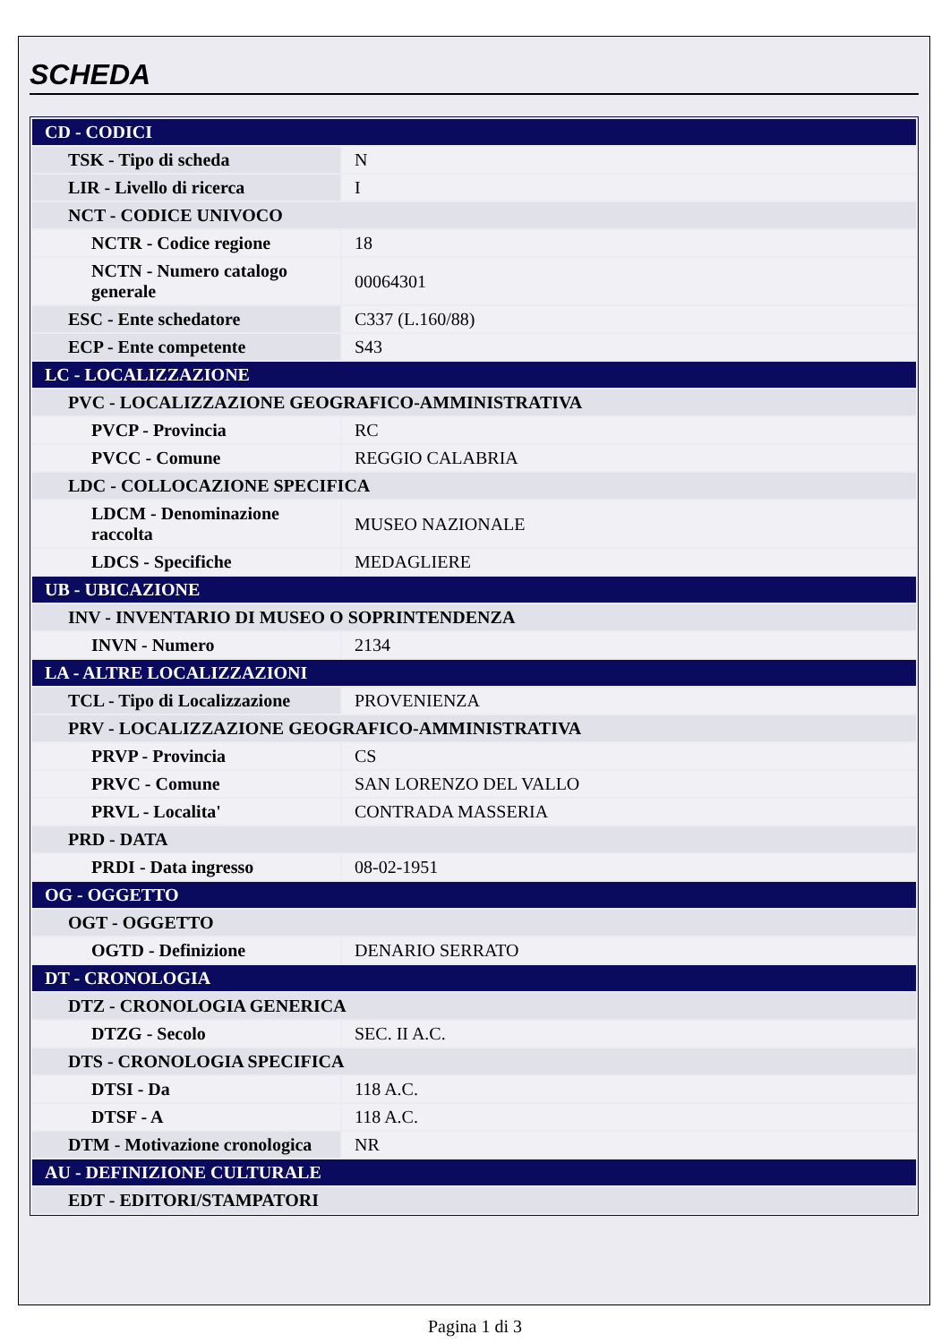SCHEDA
| CD - CODICI | |
| TSK - Tipo di scheda | N |
| LIR - Livello di ricerca | I |
| NCT - CODICE UNIVOCO | |
| NCTR - Codice regione | 18 |
| NCTN - Numero catalogo generale | 00064301 |
| ESC - Ente schedatore | C337 (L.160/88) |
| ECP - Ente competente | S43 |
| LC - LOCALIZZAZIONE | |
| PVC - LOCALIZZAZIONE GEOGRAFICO-AMMINISTRATIVA | |
| PVCP - Provincia | RC |
| PVCC - Comune | REGGIO CALABRIA |
| LDC - COLLOCAZIONE SPECIFICA | |
| LDCM - Denominazione raccolta | MUSEO NAZIONALE |
| LDCS - Specifiche | MEDAGLIERE |
| UB - UBICAZIONE | |
| INV - INVENTARIO DI MUSEO O SOPRINTENDENZA | |
| INVN - Numero | 2134 |
| LA - ALTRE LOCALIZZAZIONI | |
| TCL - Tipo di Localizzazione | PROVENIENZA |
| PRV - LOCALIZZAZIONE GEOGRAFICO-AMMINISTRATIVA | |
| PRVP - Provincia | CS |
| PRVC - Comune | SAN LORENZO DEL VALLO |
| PRVL - Localita' | CONTRADA MASSERIA |
| PRD - DATA | |
| PRDI - Data ingresso | 08-02-1951 |
| OG - OGGETTO | |
| OGT - OGGETTO | |
| OGTD - Definizione | DENARIO SERRATO |
| DT - CRONOLOGIA | |
| DTZ - CRONOLOGIA GENERICA | |
| DTZG - Secolo | SEC. II A.C. |
| DTS - CRONOLOGIA SPECIFICA | |
| DTSI - Da | 118 A.C. |
| DTSF - A | 118 A.C. |
| DTM - Motivazione cronologica | NR |
| AU - DEFINIZIONE CULTURALE | |
| EDT - EDITORI/STAMPATORI | |
Pagina 1 di 3